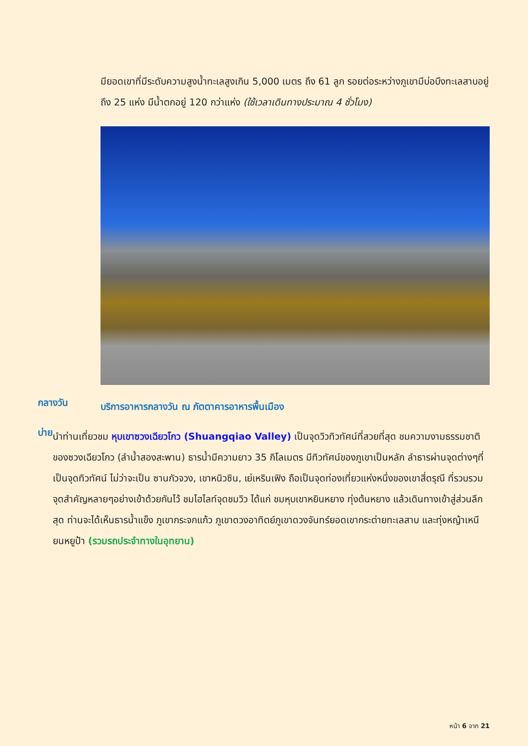มียอดเขาที่มีระดับความสูงน้ำทะเลสูงเกิน 5,000 เมตร ถึง 61 ลูก รอยต่อระหว่างภูเขามีบ่อบึงทะเลสาบอยู่ถึง 25 แห่ง มีน้ำตกอยู่ 120 กว่าแห่ง (ใช้เวลาเดินทางประมาณ 4 ชั่วโมง)
กลางวัน
บริการอาหารกลางวัน ณ ภัตตาคารอาหารพื้นเมือง
บ่าย
นำท่านเที่ยวชม หุบเขาซวงเฉียวโกว (Shuangqiao Valley) เป็นจุดวิวทิวทัศน์ที่สวยที่สุด ชมความงามธรรมชาติของซวงเฉียวโกว (ลำน้ำสองสะพาน) ธารน้ำมีความยาว 35 กิโลเมตร มีทิวทัศน์ของภูเขาเป็นหลัก ลำธารผ่านจุดต่างๆที่เป็นจุดทิวทัศน์ ไม่ว่าจะเป็น ซานกัวจวง, เขาหนิวซิน, เย่เหรินเฟิง ถือเป็นจุดท่องเที่ยวแห่งหนึ่งของเขาสี่ดรุณี ที่รวบรวมจุดสำคัญหลายๆอย่างเข้าด้วยกันไว้ ชมไฮไลท์จุดชมวิว ได้แก่ ชมหุบเขาหยินหยาง ทุ่งต้นหยาง แล้วเดินทางเข้าสู่ส่วนลึกสุด ท่านจะได้เห็นธารน้ำแข็ง ภูเขากระจกแก้ว ภูเขาดวงอาทิตย์ภูเขาดวงจันทร์ยอดเขากระต่ายทะเลสาบ และทุ่งหญ้าเหนียนหยูป้า (รวมรถประจำทางในอุทยาน)
หน้า 6 จาก 21